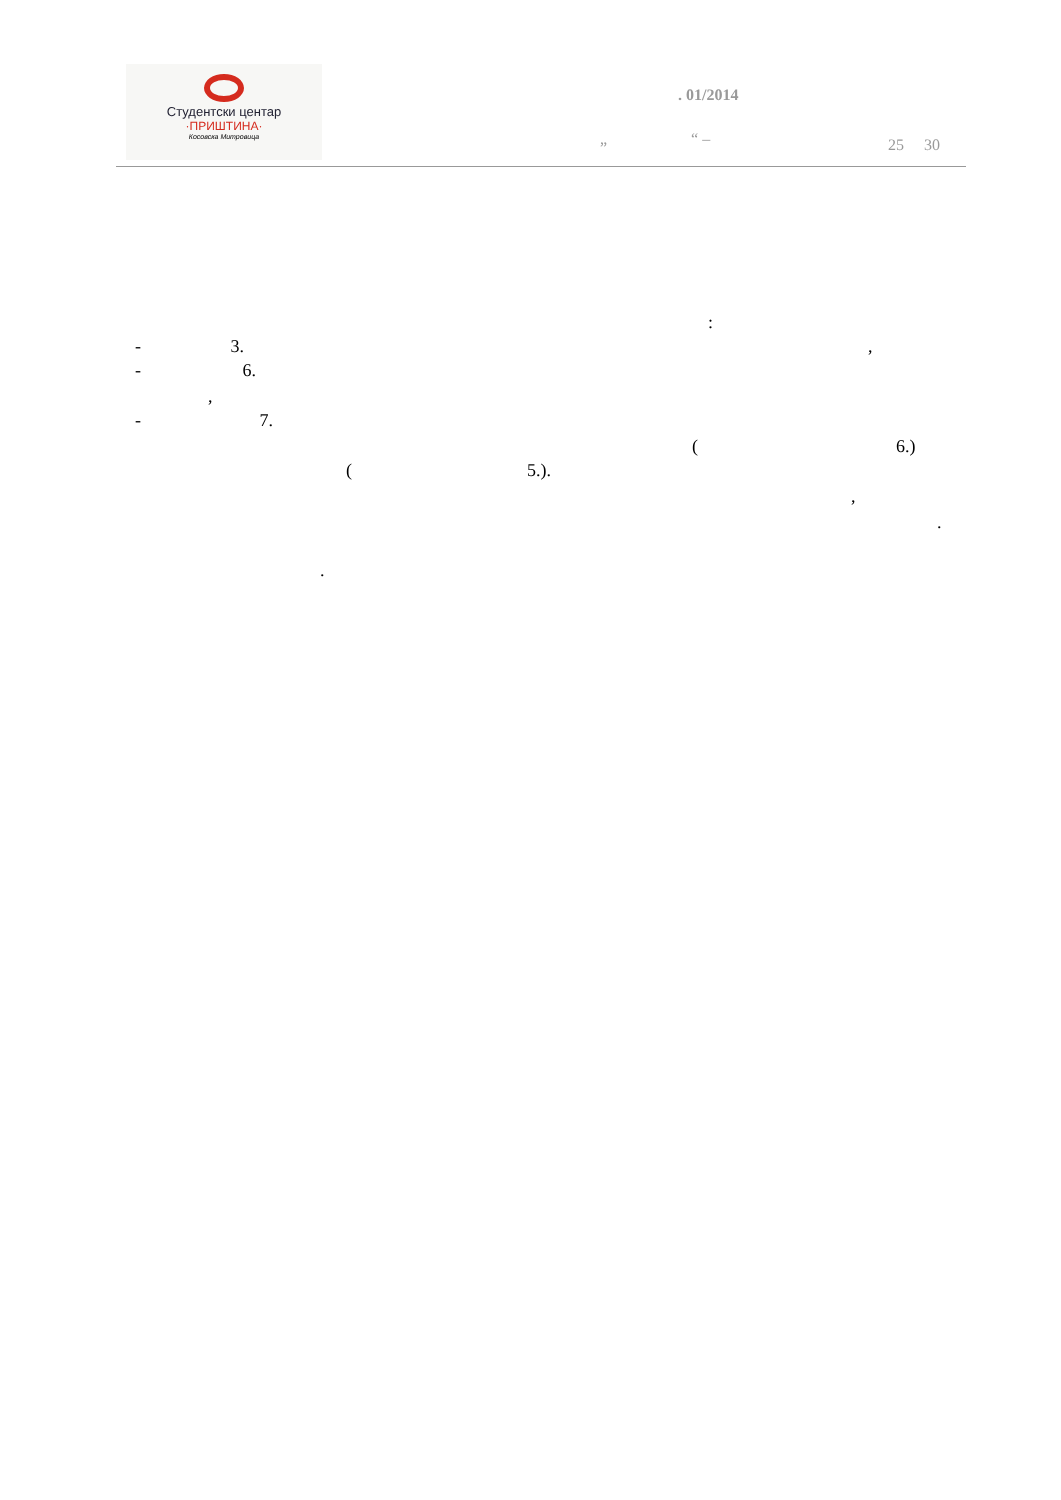Студентски центар
·ПРИШТИНА·
Косовска Митровица
. 01/2014
„ “ – 25 30
:
- 3. ,
- 6.
,
- 7.
( 6.)
( 5.).
,
.
.